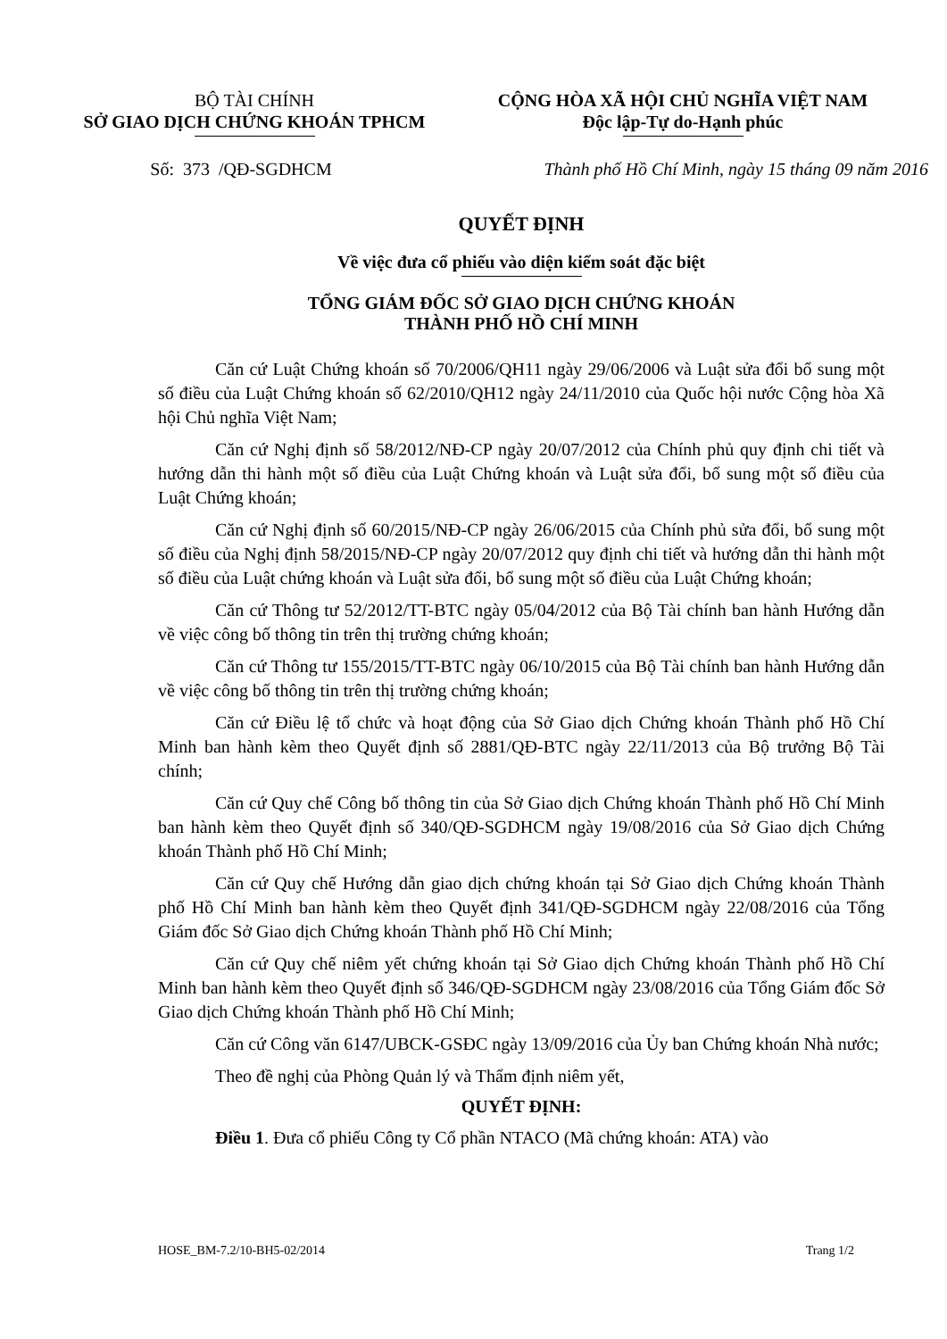BỘ TÀI CHÍNH
SỞ GIAO DỊCH CHỨNG KHOÁN TPHCM
CỘNG HÒA XÃ HỘI CHỦ NGHĨA VIỆT NAM
Độc lập-Tự do-Hạnh phúc
Số: 373 /QĐ-SGDHCM Thành phố Hồ Chí Minh, ngày 15 tháng 09 năm 2016
QUYẾT ĐỊNH
Về việc đưa cổ phiếu vào diện kiểm soát đặc biệt
TỔNG GIÁM ĐỐC SỞ GIAO DỊCH CHỨNG KHOÁN
THÀNH PHỐ HỒ CHÍ MINH
Căn cứ Luật Chứng khoán số 70/2006/QH11 ngày 29/06/2006 và Luật sửa đổi bổ sung một số điều của Luật Chứng khoán số 62/2010/QH12 ngày 24/11/2010 của Quốc hội nước Cộng hòa Xã hội Chủ nghĩa Việt Nam;
Căn cứ Nghị định số 58/2012/NĐ-CP ngày 20/07/2012 của Chính phủ quy định chi tiết và hướng dẫn thi hành một số điều của Luật Chứng khoán và Luật sửa đổi, bổ sung một số điều của Luật Chứng khoán;
Căn cứ Nghị định số 60/2015/NĐ-CP ngày 26/06/2015 của Chính phủ sửa đổi, bổ sung một số điều của Nghị định 58/2015/NĐ-CP ngày 20/07/2012 quy định chi tiết và hướng dẫn thi hành một số điều của Luật chứng khoán và Luật sửa đổi, bổ sung một số điều của Luật Chứng khoán;
Căn cứ Thông tư 52/2012/TT-BTC ngày 05/04/2012 của Bộ Tài chính ban hành Hướng dẫn về việc công bố thông tin trên thị trường chứng khoán;
Căn cứ Thông tư 155/2015/TT-BTC ngày 06/10/2015 của Bộ Tài chính ban hành Hướng dẫn về việc công bố thông tin trên thị trường chứng khoán;
Căn cứ Điều lệ tổ chức và hoạt động của Sở Giao dịch Chứng khoán Thành phố Hồ Chí Minh ban hành kèm theo Quyết định số 2881/QĐ-BTC ngày 22/11/2013 của Bộ trưởng Bộ Tài chính;
Căn cứ Quy chế Công bố thông tin của Sở Giao dịch Chứng khoán Thành phố Hồ Chí Minh ban hành kèm theo Quyết định số 340/QĐ-SGDHCM ngày 19/08/2016 của Sở Giao dịch Chứng khoán Thành phố Hồ Chí Minh;
Căn cứ Quy chế Hướng dẫn giao dịch chứng khoán tại Sở Giao dịch Chứng khoán Thành phố Hồ Chí Minh ban hành kèm theo Quyết định 341/QĐ-SGDHCM ngày 22/08/2016 của Tổng Giám đốc Sở Giao dịch Chứng khoán Thành phố Hồ Chí Minh;
Căn cứ Quy chế niêm yết chứng khoán tại Sở Giao dịch Chứng khoán Thành phố Hồ Chí Minh ban hành kèm theo Quyết định số 346/QĐ-SGDHCM ngày 23/08/2016 của Tổng Giám đốc Sở Giao dịch Chứng khoán Thành phố Hồ Chí Minh;
Căn cứ Công văn 6147/UBCK-GSĐC ngày 13/09/2016 của Ủy ban Chứng khoán Nhà nước;
Theo đề nghị của Phòng Quản lý và Thẩm định niêm yết,
QUYẾT ĐỊNH:
Điều 1. Đưa cổ phiếu Công ty Cổ phần NTACO (Mã chứng khoán: ATA) vào
HOSE_BM-7.2/10-BH5-02/2014 Trang 1/2